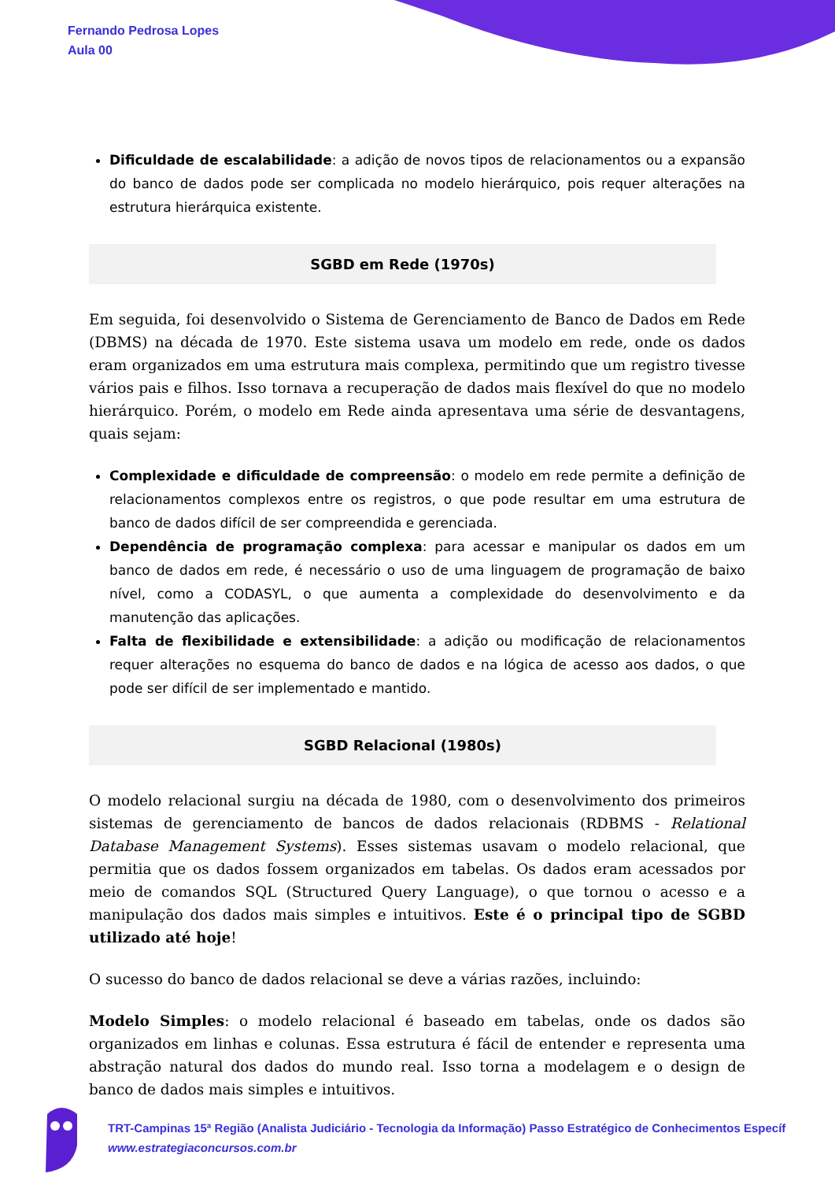Fernando Pedrosa Lopes
Aula 00
Dificuldade de escalabilidade: a adição de novos tipos de relacionamentos ou a expansão do banco de dados pode ser complicada no modelo hierárquico, pois requer alterações na estrutura hierárquica existente.
SGBD em Rede (1970s)
Em seguida, foi desenvolvido o Sistema de Gerenciamento de Banco de Dados em Rede (DBMS) na década de 1970. Este sistema usava um modelo em rede, onde os dados eram organizados em uma estrutura mais complexa, permitindo que um registro tivesse vários pais e filhos. Isso tornava a recuperação de dados mais flexível do que no modelo hierárquico. Porém, o modelo em Rede ainda apresentava uma série de desvantagens, quais sejam:
Complexidade e dificuldade de compreensão: o modelo em rede permite a definição de relacionamentos complexos entre os registros, o que pode resultar em uma estrutura de banco de dados difícil de ser compreendida e gerenciada.
Dependência de programação complexa: para acessar e manipular os dados em um banco de dados em rede, é necessário o uso de uma linguagem de programação de baixo nível, como a CODASYL, o que aumenta a complexidade do desenvolvimento e da manutenção das aplicações.
Falta de flexibilidade e extensibilidade: a adição ou modificação de relacionamentos requer alterações no esquema do banco de dados e na lógica de acesso aos dados, o que pode ser difícil de ser implementado e mantido.
SGBD Relacional (1980s)
O modelo relacional surgiu na década de 1980, com o desenvolvimento dos primeiros sistemas de gerenciamento de bancos de dados relacionais (RDBMS - Relational Database Management Systems). Esses sistemas usavam o modelo relacional, que permitia que os dados fossem organizados em tabelas. Os dados eram acessados por meio de comandos SQL (Structured Query Language), o que tornou o acesso e a manipulação dos dados mais simples e intuitivos. Este é o principal tipo de SGBD utilizado até hoje!
O sucesso do banco de dados relacional se deve a várias razões, incluindo:
Modelo Simples: o modelo relacional é baseado em tabelas, onde os dados são organizados em linhas e colunas. Essa estrutura é fácil de entender e representa uma abstração natural dos dados do mundo real. Isso torna a modelagem e o design de banco de dados mais simples e intuitivos.
TRT-Campinas 15ª Região (Analista Judiciário - Tecnologia da Informação) Passo Estratégico de Conhecimentos Específ
www.estrategiaconcursos.com.br